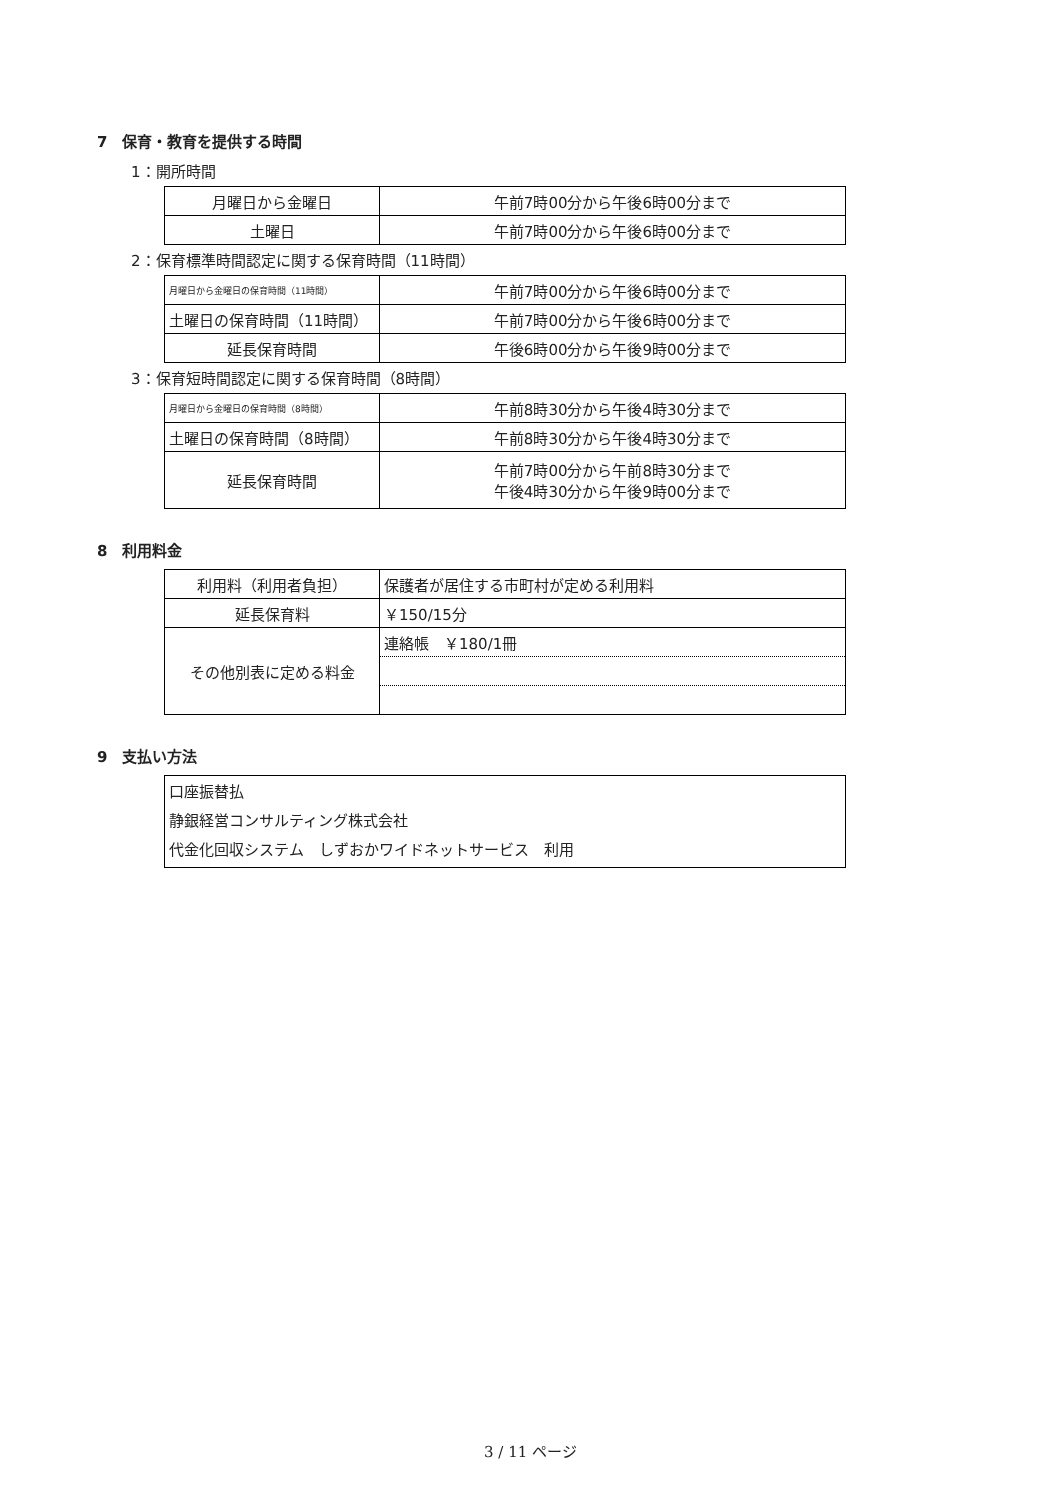7　保育・教育を提供する時間
1：開所時間
| 月曜日から金曜日 | 午前7時00分から午後6時00分まで |
| 土曜日 | 午前7時00分から午後6時00分まで |
2：保育標準時間認定に関する保育時間（11時間）
| 月曜日から金曜日の保育時間（11時間） | 午前7時00分から午後6時00分まで |
| 土曜日の保育時間（11時間） | 午前7時00分から午後6時00分まで |
| 延長保育時間 | 午後6時00分から午後9時00分まで |
3：保育短時間認定に関する保育時間（8時間）
| 月曜日から金曜日の保育時間（8時間） | 午前8時30分から午後4時30分まで |
| 土曜日の保育時間（8時間） | 午前8時30分から午後4時30分まで |
| 延長保育時間 | 午前7時00分から午前8時30分まで 午後4時30分から午後9時00分まで |
8　利用料金
| 利用料（利用者負担） | 保護者が居住する市町村が定める利用料 |
| 延長保育料 | ￥150/15分 |
| その他別表に定める料金 | 連絡帳 ￥180/1冊 |
9　支払い方法
| 口座振替払 静銀経営コンサルティング株式会社 代金化回収システム しずおかワイドネットサービス 利用 |
3 / 11 ページ